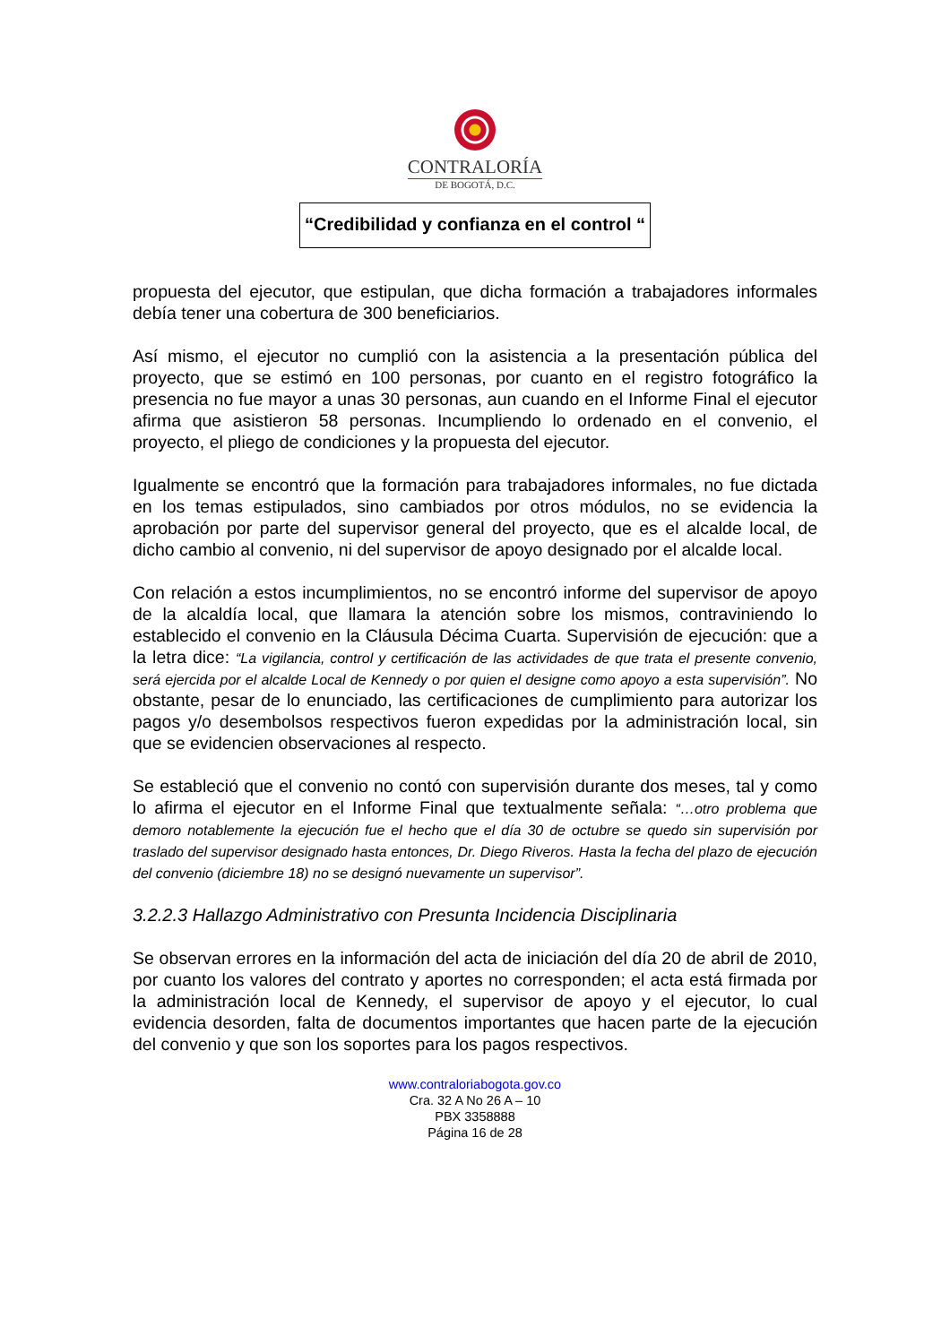CONTRALORÍA
DE BOGOTÁ, D.C.
“Credibilidad y confianza en el control “
propuesta del ejecutor, que estipulan, que dicha formación a trabajadores informales debía tener una cobertura de 300 beneficiarios.
Así mismo, el ejecutor no cumplió con la asistencia a la presentación pública del proyecto, que se estimó en 100 personas, por cuanto en el registro fotográfico la presencia no fue mayor a unas 30 personas, aun cuando en el Informe Final el ejecutor afirma que asistieron 58 personas. Incumpliendo lo ordenado en el convenio, el proyecto, el pliego de condiciones y la propuesta del ejecutor.
Igualmente se encontró que la formación para trabajadores informales, no fue dictada en los temas estipulados, sino cambiados por otros módulos, no se evidencia la aprobación por parte del supervisor general del proyecto, que es el alcalde local, de dicho cambio al convenio, ni del supervisor de apoyo designado por el alcalde local.
Con relación a estos incumplimientos, no se encontró informe del supervisor de apoyo de la alcaldía local, que llamara la atención sobre los mismos, contraviniendo lo establecido el convenio en la Cláusula Décima Cuarta. Supervisión de ejecución: que a la letra dice: “La vigilancia, control y certificación de las actividades de que trata el presente convenio, será ejercida por el alcalde Local de Kennedy o por quien el designe como apoyo a esta supervisión”. No obstante, pesar de lo enunciado, las certificaciones de cumplimiento para autorizar los pagos y/o desembolsos respectivos fueron expedidas por la administración local, sin que se evidencien observaciones al respecto.
Se estableció que el convenio no contó con supervisión durante dos meses, tal y como lo afirma el ejecutor en el Informe Final que textualmente señala: “…otro problema que demoro notablemente la ejecución fue el hecho que el día 30 de octubre se quedo sin supervisión por traslado del supervisor designado hasta entonces, Dr. Diego Riveros. Hasta la fecha del plazo de ejecución del convenio (diciembre 18) no se designó nuevamente un supervisor”.
3.2.2.3 Hallazgo Administrativo con Presunta Incidencia Disciplinaria
Se observan errores en la información del acta de iniciación del día 20 de abril de 2010, por cuanto los valores del contrato y aportes no corresponden; el acta está firmada por la administración local de Kennedy, el supervisor de apoyo y el ejecutor, lo cual evidencia desorden, falta de documentos importantes que hacen parte de la ejecución del convenio y que son los soportes para los pagos respectivos.
www.contraloriabogota.gov.co
Cra. 32 A No 26 A – 10
PBX 3358888
Página 16 de 28